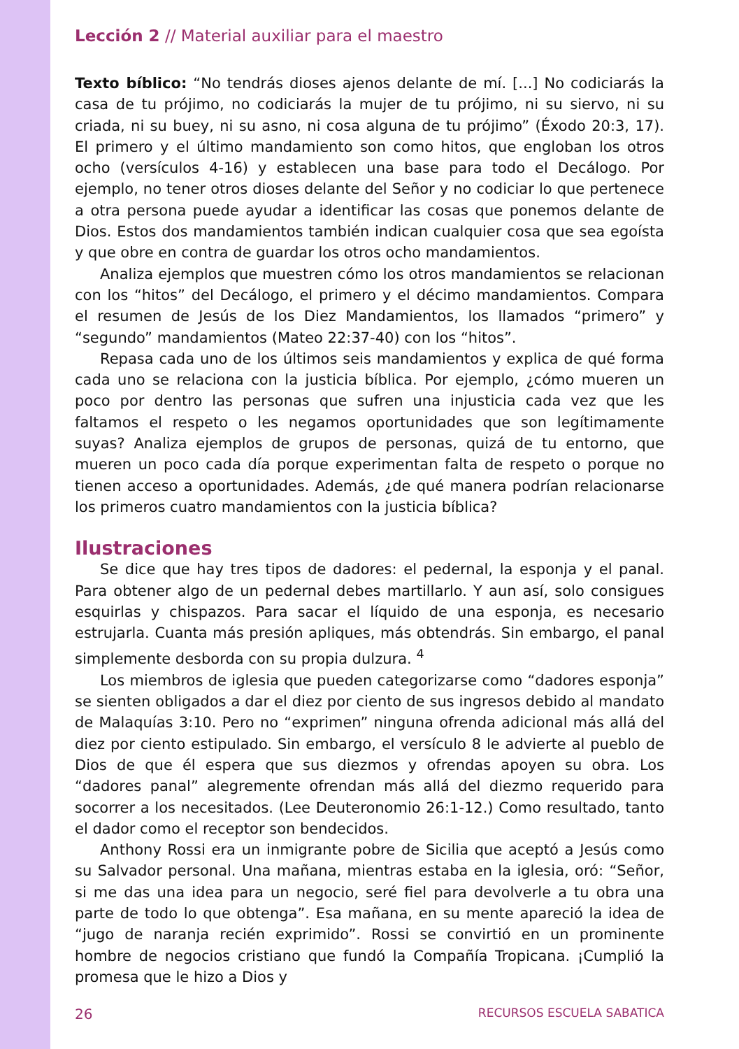Lección 2 // Material auxiliar para el maestro
Texto bíblico: “No tendrás dioses ajenos delante de mí. [...] No codiciarás la casa de tu prójimo, no codiciarás la mujer de tu prójimo, ni su siervo, ni su criada, ni su buey, ni su asno, ni cosa alguna de tu prójimo” (Éxodo 20:3, 17). El primero y el último mandamiento son como hitos, que engloban los otros ocho (versículos 4-16) y establecen una base para todo el Decálogo. Por ejemplo, no tener otros dioses delante del Señor y no codiciar lo que pertenece a otra persona puede ayudar a identificar las cosas que ponemos delante de Dios. Estos dos mandamientos también indican cualquier cosa que sea egoísta y que obre en contra de guardar los otros ocho mandamientos.
Analiza ejemplos que muestren cómo los otros mandamientos se relacionan con los “hitos” del Decálogo, el primero y el décimo mandamientos. Compara el resumen de Jesús de los Diez Mandamientos, los llamados “primero” y “segundo” mandamientos (Mateo 22:37-40) con los “hitos”.
Repasa cada uno de los últimos seis mandamientos y explica de qué forma cada uno se relaciona con la justicia bíblica. Por ejemplo, ¿cómo mueren un poco por dentro las personas que sufren una injusticia cada vez que les faltamos el respeto o les negamos oportunidades que son legítimamente suyas? Analiza ejemplos de grupos de personas, quizá de tu entorno, que mueren un poco cada día porque experimentan falta de respeto o porque no tienen acceso a oportunidades. Además, ¿de qué manera podrían relacionarse los primeros cuatro mandamientos con la justicia bíblica?
Ilustraciones
Se dice que hay tres tipos de dadores: el pedernal, la esponja y el panal. Para obtener algo de un pedernal debes martillarlo. Y aun así, solo consigues esquirlas y chispazos. Para sacar el líquido de una esponja, es necesario estrujarla. Cuanta más presión apliques, más obtendrás. Sin embargo, el panal simplemente desborda con su propia dulzura. <sup>4</sup>
Los miembros de iglesia que pueden categorizarse como “dadores esponja” se sienten obligados a dar el diez por ciento de sus ingresos debido al mandato de Malaquías 3:10. Pero no “exprimen” ninguna ofrenda adicional más allá del diez por ciento estipulado. Sin embargo, el versículo 8 le advierte al pueblo de Dios de que él espera que sus diezmos y ofrendas apoyen su obra. Los “dadores panal” alegremente ofrendan más allá del diezmo requerido para socorrer a los necesitados. (Lee Deuteronomio 26:1-12.) Como resultado, tanto el dador como el receptor son bendecidos.
Anthony Rossi era un inmigrante pobre de Sicilia que aceptó a Jesús como su Salvador personal. Una mañana, mientras estaba en la iglesia, oró: “Señor, si me das una idea para un negocio, seré fiel para devolverle a tu obra una parte de todo lo que obtenga”. Esa mañana, en su mente apareció la idea de “jugo de naranja recién exprimido”. Rossi se convirtió en un prominente hombre de negocios cristiano que fundó la Compañía Tropicana. ¡Cumplió la promesa que le hizo a Dios y
26 RECURSOS ESCUELA SABATICA